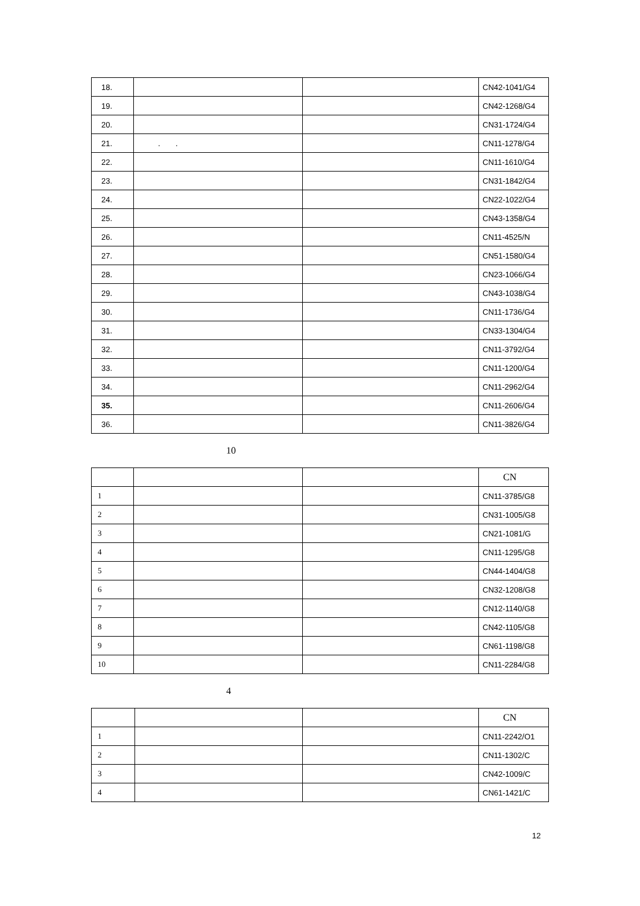| 18. | | | CN42-1041/G4 |
| 19. | | | CN42-1268/G4 |
| 20. | | | CN31-1724/G4 |
| 21. | . . | | CN11-1278/G4 |
| 22. | | | CN11-1610/G4 |
| 23. | | | CN31-1842/G4 |
| 24. | | | CN22-1022/G4 |
| 25. | | | CN43-1358/G4 |
| 26. | | | CN11-4525/N |
| 27. | | | CN51-1580/G4 |
| 28. | | | CN23-1066/G4 |
| 29. | | | CN43-1038/G4 |
| 30. | | | CN11-1736/G4 |
| 31. | | | CN33-1304/G4 |
| 32. | | | CN11-3792/G4 |
| 33. | | | CN11-1200/G4 |
| 34. | | | CN11-2962/G4 |
| 35. | | | CN11-2606/G4 |
| 36. | | | CN11-3826/G4 |
10
| | | | CN |
| 1 | | | CN11-3785/G8 |
| 2 | | | CN31-1005/G8 |
| 3 | | | CN21-1081/G |
| 4 | | | CN11-1295/G8 |
| 5 | | | CN44-1404/G8 |
| 6 | | | CN32-1208/G8 |
| 7 | | | CN12-1140/G8 |
| 8 | | | CN42-1105/G8 |
| 9 | | | CN61-1198/G8 |
| 10 | | | CN11-2284/G8 |
4
| | | | CN |
| 1 | | | CN11-2242/O1 |
| 2 | | | CN11-1302/C |
| 3 | | | CN42-1009/C |
| 4 | | | CN61-1421/C |
12